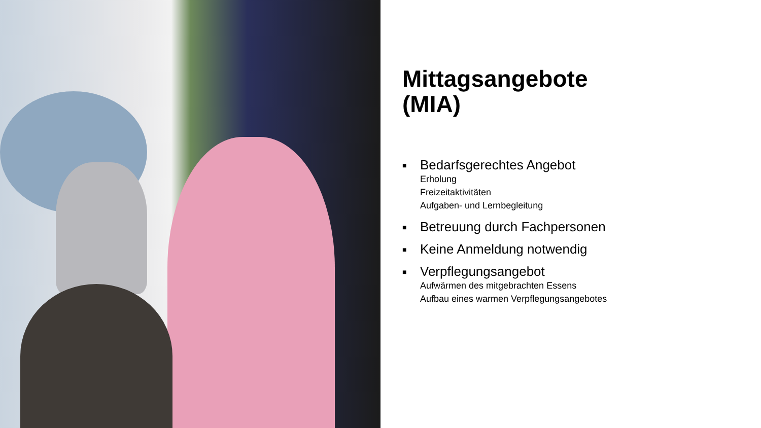Mittagsangebote
(MIA)
■
Bedarfsgerechtes Angebot
Erholung
Freizeitaktivitäten
Aufgaben- und Lernbegleitung
■
Betreuung durch Fachpersonen
■
Keine Anmeldung notwendig
■
Verpflegungsangebot
Aufwärmen des mitgebrachten Essens
Aufbau eines warmen Verpflegungsangebotes